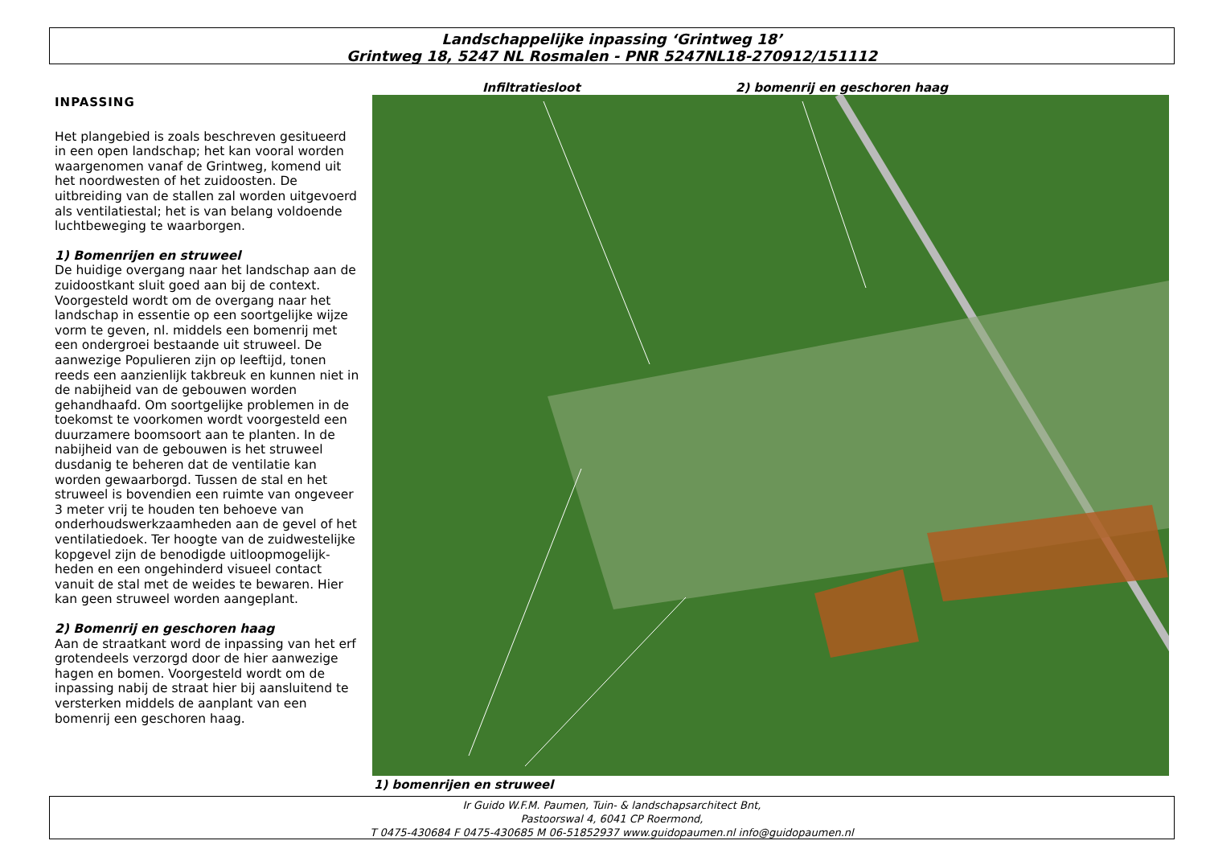Landschappelijke inpassing ‘Grintweg 18’
Grintweg 18, 5247 NL Rosmalen - PNR 5247NL18-270912/151112
INPASSING
Het plangebied is zoals beschreven gesitueerd in een open landschap; het kan vooral worden waargenomen vanaf de Grintweg, komend uit het noordwesten of het zuidoosten. De uitbreiding van de stallen zal worden uitgevoerd als ventilatiestal; het is van belang voldoende luchtbeweging te waarborgen.
1) Bomenrijen en struweel
De huidige overgang naar het landschap aan de zuidoostkant sluit goed aan bij de context. Voorgesteld wordt om de overgang naar het landschap in essentie op een soortgelijke wijze vorm te geven, nl. middels een bomenrij met een ondergroei bestaande uit struweel. De aanwezige Populieren zijn op leeftijd, tonen reeds een aanzienlijk takbreuk en kunnen niet in de nabijheid van de gebouwen worden gehandhaafd. Om soortgelijke problemen in de toekomst te voorkomen wordt voorgesteld een duurzamere boomsoort aan te planten. In de nabijheid van de gebouwen is het struweel dusdanig te beheren dat de ventilatie kan worden gewaarborgd. Tussen de stal en het struweel is bovendien een ruimte van ongeveer 3 meter vrij te houden ten behoeve van onderhoudswerkzaamheden aan de gevel of het ventilatiedoek. Ter hoogte van de zuidwestelijke kopgevel zijn de benodigde uitloopmogelijk-heden en een ongehinderd visueel contact vanuit de stal met de weides te bewaren. Hier kan geen struweel worden aangeplant.
2) Bomenrij en geschoren haag
Aan de straatkant word de inpassing van het erf grotendeels verzorgd door de hier aanwezige hagen en bomen. Voorgesteld wordt om de inpassing nabij de straat hier bij aansluitend te versterken middels de aanplant van een bomenrij een geschoren haag.
Infiltratiesloot 2) bomenrij en geschoren haag
1) bomenrijen en struweel
Ir Guido W.F.M. Paumen, Tuin- & landschapsarchitect Bnt,
Pastoorswal 4, 6041 CP Roermond,
T 0475-430684 F 0475-430685 M 06-51852937 www.guidopaumen.nl info@guidopaumen.nl